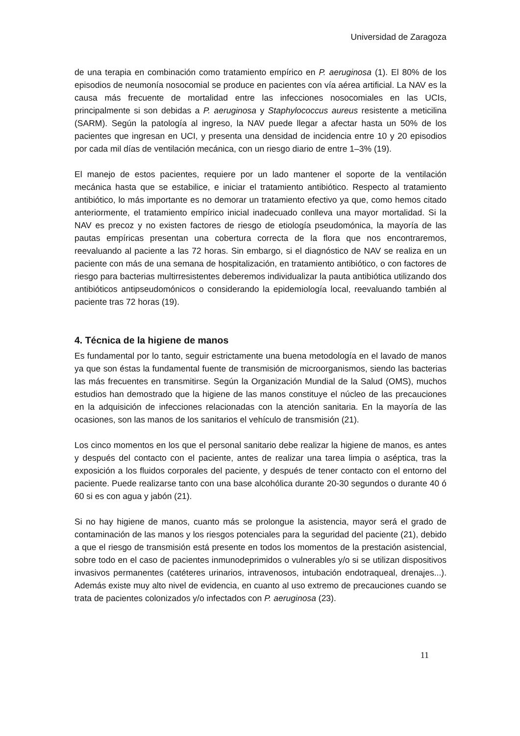Universidad de Zaragoza
de una terapia en combinación como tratamiento empírico en P. aeruginosa (1). El 80% de los episodios de neumonía nosocomial se produce en pacientes con vía aérea artificial. La NAV es la causa más frecuente de mortalidad entre las infecciones nosocomiales en las UCIs, principalmente si son debidas a P. aeruginosa y Staphylococcus aureus resistente a meticilina (SARM). Según la patología al ingreso, la NAV puede llegar a afectar hasta un 50% de los pacientes que ingresan en UCI, y presenta una densidad de incidencia entre 10 y 20 episodios por cada mil días de ventilación mecánica, con un riesgo diario de entre 1–3% (19).
El manejo de estos pacientes, requiere por un lado mantener el soporte de la ventilación mecánica hasta que se estabilice, e iniciar el tratamiento antibiótico. Respecto al tratamiento antibiótico, lo más importante es no demorar un tratamiento efectivo ya que, como hemos citado anteriormente, el tratamiento empírico inicial inadecuado conlleva una mayor mortalidad. Si la NAV es precoz y no existen factores de riesgo de etiología pseudomónica, la mayoría de las pautas empíricas presentan una cobertura correcta de la flora que nos encontraremos, reevaluando al paciente a las 72 horas. Sin embargo, si el diagnóstico de NAV se realiza en un paciente con más de una semana de hospitalización, en tratamiento antibiótico, o con factores de riesgo para bacterias multirresistentes deberemos individualizar la pauta antibiótica utilizando dos antibióticos antipseudomónicos o considerando la epidemiología local, reevaluando también al paciente tras 72 horas (19).
4. Técnica de la higiene de manos
Es fundamental por lo tanto, seguir estrictamente una buena metodología en el lavado de manos ya que son éstas la fundamental fuente de transmisión de microorganismos, siendo las bacterias las más frecuentes en transmitirse. Según la Organización Mundial de la Salud (OMS), muchos estudios han demostrado que la higiene de las manos constituye el núcleo de las precauciones en la adquisición de infecciones relacionadas con la atención sanitaria. En la mayoría de las ocasiones, son las manos de los sanitarios el vehículo de transmisión (21).
Los cinco momentos en los que el personal sanitario debe realizar la higiene de manos, es antes y después del contacto con el paciente, antes de realizar una tarea limpia o aséptica, tras la exposición a los fluidos corporales del paciente, y después de tener contacto con el entorno del paciente. Puede realizarse tanto con una base alcohólica durante 20-30 segundos o durante 40 ó 60 si es con agua y jabón (21).
Si no hay higiene de manos, cuanto más se prolongue la asistencia, mayor será el grado de contaminación de las manos y los riesgos potenciales para la seguridad del paciente (21), debido a que el riesgo de transmisión está presente en todos los momentos de la prestación asistencial, sobre todo en el caso de pacientes inmunodeprimidos o vulnerables y/o si se utilizan dispositivos invasivos permanentes (catéteres urinarios, intravenosos, intubación endotraqueal, drenajes...). Además existe muy alto nivel de evidencia, en cuanto al uso extremo de precauciones cuando se trata de pacientes colonizados y/o infectados con P. aeruginosa (23).
11